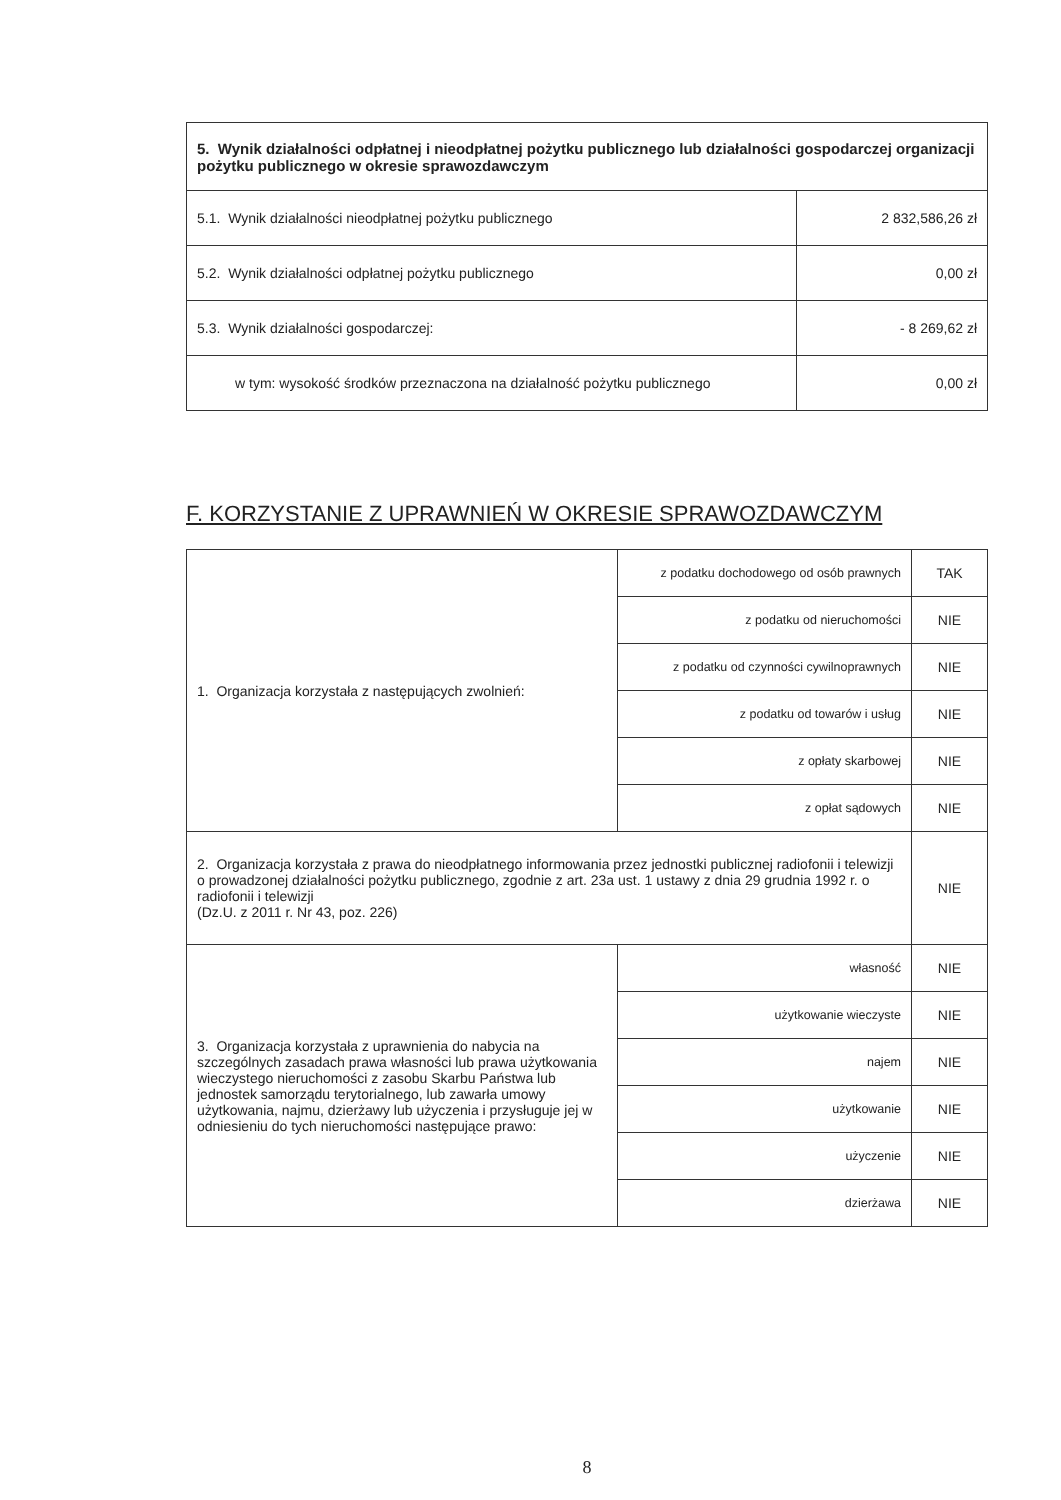| 5. Wynik działalności odpłatnej i nieodpłatnej pożytku publicznego lub działalności gospodarczej organizacji pożytku publicznego w okresie sprawozdawczym | |
| 5.1. Wynik działalności nieodpłatnej pożytku publicznego | 2 832,586,26 zł |
| 5.2. Wynik działalności odpłatnej pożytku publicznego | 0,00 zł |
| 5.3. Wynik działalności gospodarczej: | - 8 269,62 zł |
| w tym: wysokość środków przeznaczona na działalność pożytku publicznego | 0,00 zł |
F. KORZYSTANIE Z UPRAWNIEŃ W OKRESIE SPRAWOZDAWCZYM
| 1. Organizacja korzystała z następujących zwolnień: | z podatku dochodowego od osób prawnych | TAK |
| | z podatku od nieruchomości | NIE |
| | z podatku od czynności cywilnoprawnych | NIE |
| | z podatku od towarów i usług | NIE |
| | z opłaty skarbowej | NIE |
| | z opłat sądowych | NIE |
| 2. Organizacja korzystała z prawa do nieodpłatnego informowania przez jednostki publicznej radiofonii i telewizji o prowadzonej działalności pożytku publicznego, zgodnie z art. 23a ust. 1 ustawy z dnia 29 grudnia 1992 r. o radiofonii i telewizji (Dz.U. z 2011 r. Nr 43, poz. 226) | | NIE |
| 3. Organizacja korzystała z uprawnienia do nabycia na szczególnych zasadach prawa własności lub prawa użytkowania wieczystego nieruchomości z zasobu Skarbu Państwa lub jednostek samorządu terytorialnego, lub zawarła umowy użytkowania, najmu, dzierżawy lub użyczenia i przysługuje jej w odniesieniu do tych nieruchomości następujące prawo: | własność | NIE |
| | użytkowanie wieczyste | NIE |
| | najem | NIE |
| | użytkowanie | NIE |
| | użyczenie | NIE |
| | dzierżawa | NIE |
8